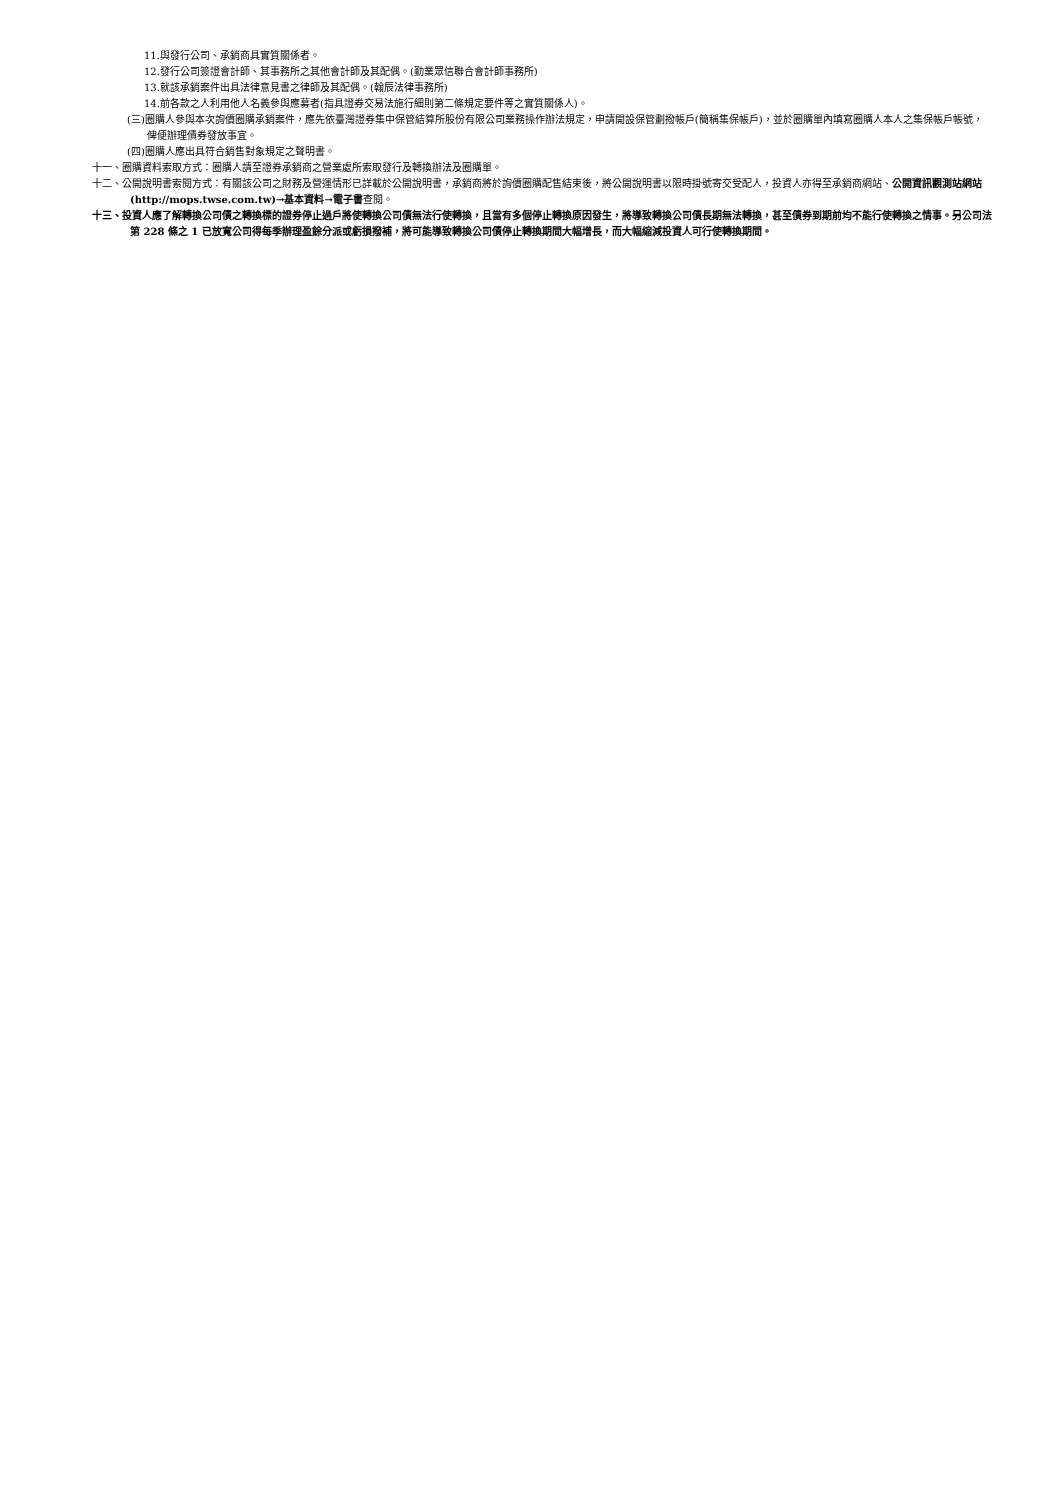11.與發行公司、承銷商具實質關係者。
12.發行公司簽證會計師、其事務所之其他會計師及其配偶。(勤業眾信聯合會計師事務所)
13.就該承銷案件出具法律意見書之律師及其配偶。(翰辰法律事務所)
14.前各款之人利用他人名義參與應募者(指具證券交易法施行細則第二條規定要件等之實質關係人)。
(三)圈購人參與本次詢價圈購承銷案件，應先依臺灣證券集中保管結算所股份有限公司業務操作辦法規定，申請開設保管劃撥帳戶(簡稱集保帳戶)，並於圈購單內填寫圈購人本人之集保帳戶帳號，俾便辦理債券發放事宜。
(四)圈購人應出具符合銷售對象規定之聲明書。
十一、圈購資料索取方式：圈購人請至證券承銷商之營業處所索取發行及轉換辦法及圈購單。
十二、公開說明書索閱方式：有關該公司之財務及營運情形已詳載於公開說明書，承銷商將於詢價圈購配售結束後，將公開說明書以限時掛號寄交受配人，投資人亦得至承銷商網站、公開資訊觀測站網站(http://mops.twse.com.tw)→基本資料→電子書查閱。
十三、投資人應了解轉換公司債之轉換標的證券停止過戶將使轉換公司債無法行使轉換，且當有多個停止轉換原因發生，將導致轉換公司債長期無法轉換，甚至債券到期前均不能行使轉換之情事。另公司法第 228 條之 1 已放寬公司得每季辦理盈餘分派或虧損撥補，將可能導致轉換公司債停止轉換期間大幅增長，而大幅縮減投資人可行使轉換期間。